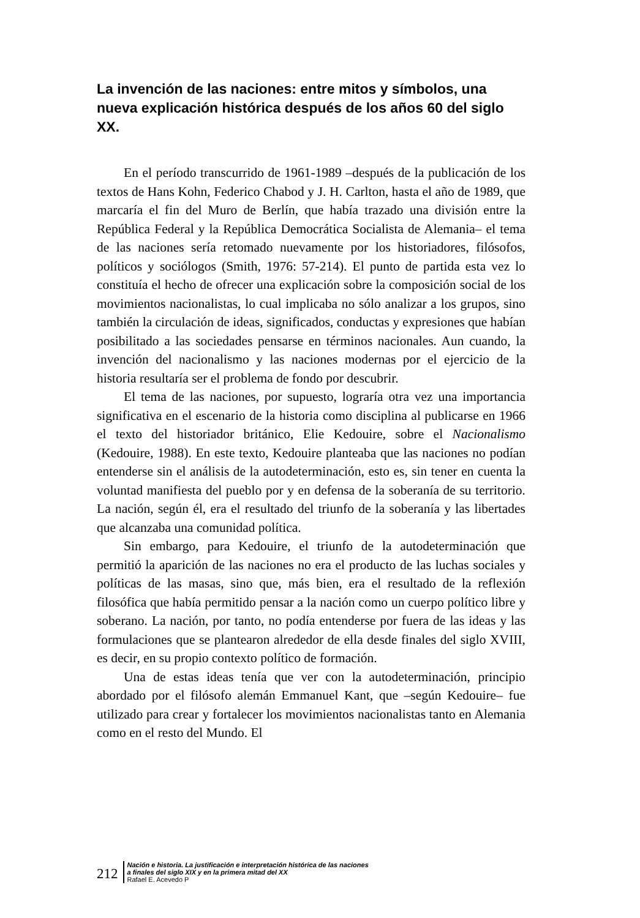La invención de las naciones: entre mitos y símbolos, una nueva explicación histórica después de los años 60 del siglo XX.
En el período transcurrido de 1961-1989 –después de la publicación de los textos de Hans Kohn, Federico Chabod y J. H. Carlton, hasta el año de 1989, que marcaría el fin del Muro de Berlín, que había trazado una división entre la República Federal y la República Democrática Socialista de Alemania– el tema de las naciones sería retomado nuevamente por los historiadores, filósofos, políticos y sociólogos (Smith, 1976: 57-214). El punto de partida esta vez lo constituía el hecho de ofrecer una explicación sobre la composición social de los movimientos nacionalistas, lo cual implicaba no sólo analizar a los grupos, sino también la circulación de ideas, significados, conductas y expresiones que habían posibilitado a las sociedades pensarse en términos nacionales. Aun cuando, la invención del nacionalismo y las naciones modernas por el ejercicio de la historia resultaría ser el problema de fondo por descubrir.
El tema de las naciones, por supuesto, lograría otra vez una importancia significativa en el escenario de la historia como disciplina al publicarse en 1966 el texto del historiador británico, Elie Kedouire, sobre el Nacionalismo (Kedouire, 1988). En este texto, Kedouire planteaba que las naciones no podían entenderse sin el análisis de la autodeterminación, esto es, sin tener en cuenta la voluntad manifiesta del pueblo por y en defensa de la soberanía de su territorio. La nación, según él, era el resultado del triunfo de la soberanía y las libertades que alcanzaba una comunidad política.
Sin embargo, para Kedouire, el triunfo de la autodeterminación que permitió la aparición de las naciones no era el producto de las luchas sociales y políticas de las masas, sino que, más bien, era el resultado de la reflexión filosófica que había permitido pensar a la nación como un cuerpo político libre y soberano. La nación, por tanto, no podía entenderse por fuera de las ideas y las formulaciones que se plantearon alrededor de ella desde finales del siglo XVIII, es decir, en su propio contexto político de formación.
Una de estas ideas tenía que ver con la autodeterminación, principio abordado por el filósofo alemán Emmanuel Kant, que –según Kedouire– fue utilizado para crear y fortalecer los movimientos nacionalistas tanto en Alemania como en el resto del Mundo. El
212
Nación e historia. La justificación e interpretación histórica de las naciones
a finales del siglo XIX y en la primera mitad del XX
Rafael E. Acevedo P